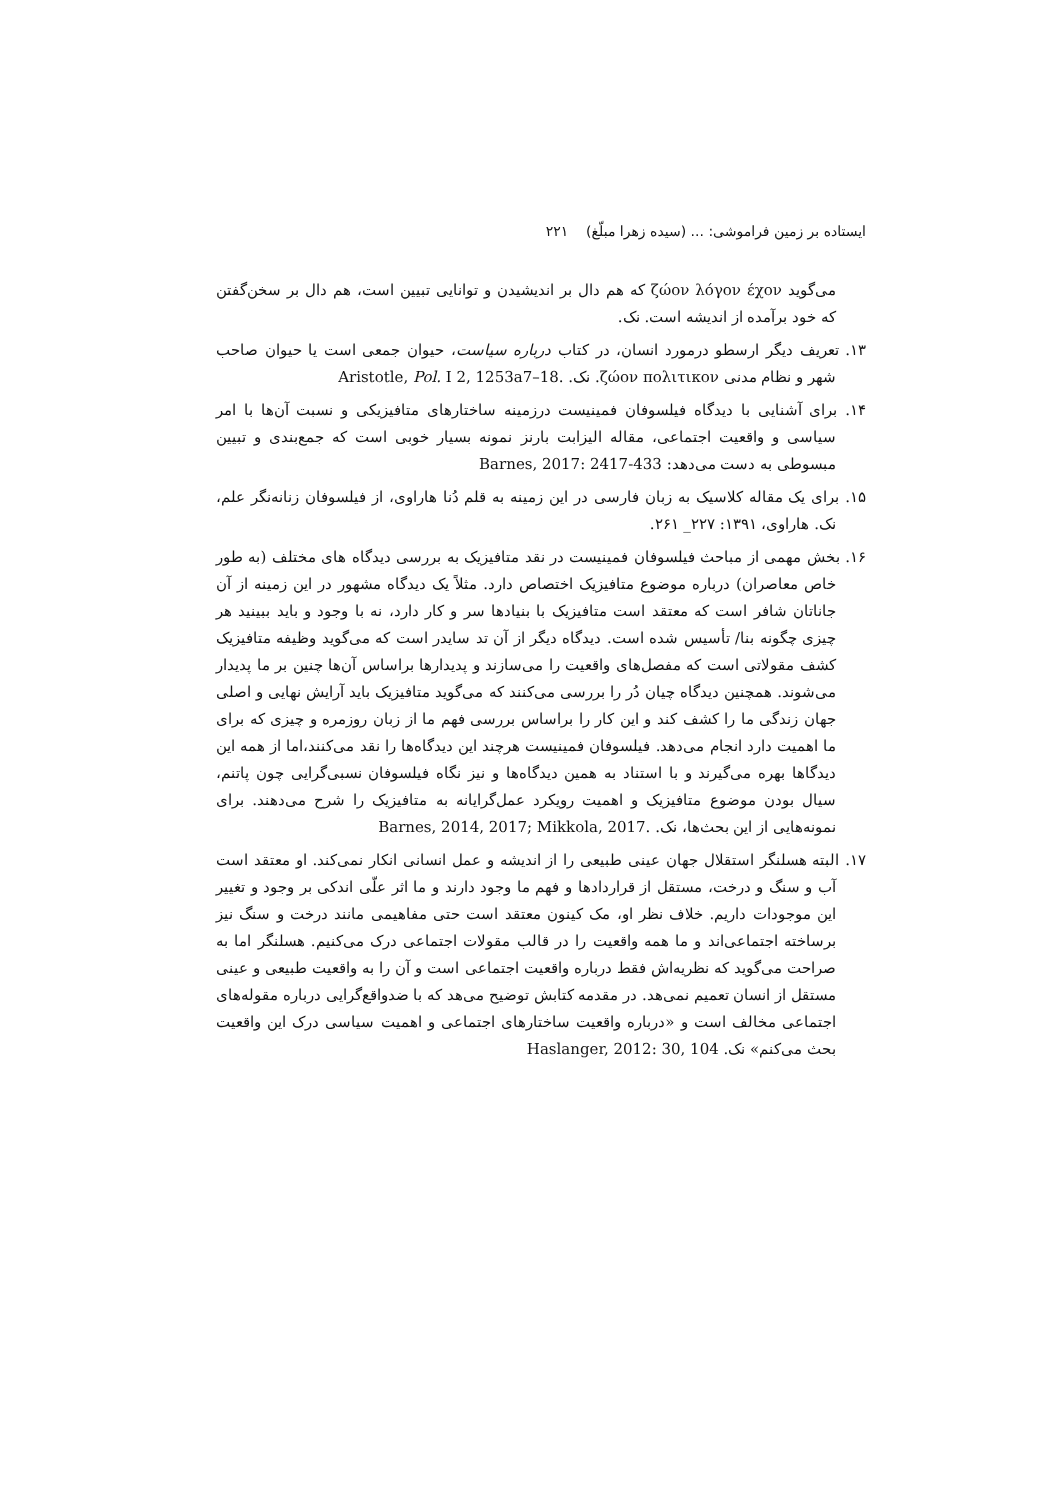ایستاده بر زمین فراموشی: ... (سیده زهرا مبلّغ) ۲۲۱
می‌گوید ζώον λόγον έχον که هم دال بر اندیشیدن و توانایی تبیین است، هم دال بر سخن‌گفتن که خود برآمده از اندیشه است. نک.
۱۳. تعریف دیگر ارسطو درمورد انسان، در کتاب درباره سیاست، حیوان جمعی است یا حیوان صاحب شهر و نظام مدنی ζώον πολιτικον. نک. Aristotle, Pol. I 2, 1253a7–18.
۱۴. برای آشنایی با دیدگاه فیلسوفان فمینیست درزمینه ساختارهای متافیزیکی و نسبت آن‌ها با امر سیاسی و واقعیت اجتماعی، مقاله الیزابت بارنز نمونه بسیار خوبی است که جمع‌بندی و تبیین مبسوطی به دست می‌دهد: Barnes, 2017: 2417-433
۱۵. برای یک مقاله کلاسیک به زبان فارسی در این زمینه به قلم دُنا هاراوی، از فیلسوفان زنانه‌نگر علم، نک. هاراوی، ۱۳۹۱: ۲۲۷_ ۲۶۱.
۱۶. بخش مهمی از مباحث فیلسوفان فمینیست در نقد متافیزیک به بررسی دیدگاه های مختلف (به طور خاص معاصران) درباره موضوع متافیزیک اختصاص دارد. مثلاً یک دیدگاه مشهور در این زمینه از آن جاناتان شافر است که معتقد است متافیزیک با بنیادها سر و کار دارد، نه با وجود و باید ببینید هر چیزی چگونه بنا/ تأسیس شده است. دیدگاه دیگر از آن تد سایدر است که می‌گوید وظیفه متافیزیک کشف مقولاتی است که مفصل‌های واقعیت را می‌سازند و پدیدارها براساس آن‌ها چنین بر ما پدیدار می‌شوند. همچنین دیدگاه چیان دُر را بررسی می‌کنند که می‌گوید متافیزیک باید آرایش نهایی و اصلی جهان زندگی ما را کشف کند و این کار را براساس بررسی فهم ما از زبان روزمره و چیزی که برای ما اهمیت دارد انجام می‌دهد. فیلسوفان فمینیست هرچند این دیدگاه‌ها را نقد می‌کنند،اما از همه این دیدگاها بهره می‌گیرند و با استناد به همین دیدگاه‌ها و نیز نگاه فیلسوفان نسبی‌گرایی چون پاتنم، سیال بودن موضوع متافیزیک و اهمیت رویکرد عمل‌گرایانه به متافیزیک را شرح می‌دهند. برای نمونه‌هایی از این بحث‌ها، نک. Barnes, 2014, 2017; Mikkola, 2017.
۱۷. البته هسلنگر استقلال جهان عینی طبیعی را از اندیشه و عمل انسانی انکار نمی‌کند. او معتقد است آب و سنگ و درخت، مستقل از قراردادها و فهم ما وجود دارند و ما اثر علّی اندکی بر وجود و تغییر این موجودات داریم. خلاف نظر او، مک کینون معتقد است حتی مفاهیمی مانند درخت و سنگ نیز برساخته اجتماعی‌اند و ما همه واقعیت را در قالب مقولات اجتماعی درک می‌کنیم. هسلنگر اما به صراحت می‌گوید که نظریه‌اش فقط درباره واقعیت اجتماعی است و آن را به واقعیت طبیعی و عینی مستقل از انسان تعمیم نمی‌هد. در مقدمه کتابش توضیح می‌هد که با ضدواقع‌گرایی درباره مقوله‌های اجتماعی مخالف است و «درباره واقعیت ساختارهای اجتماعی و اهمیت سیاسی درک این واقعیت بحث می‌کنم» نک. Haslanger, 2012: 30, 104